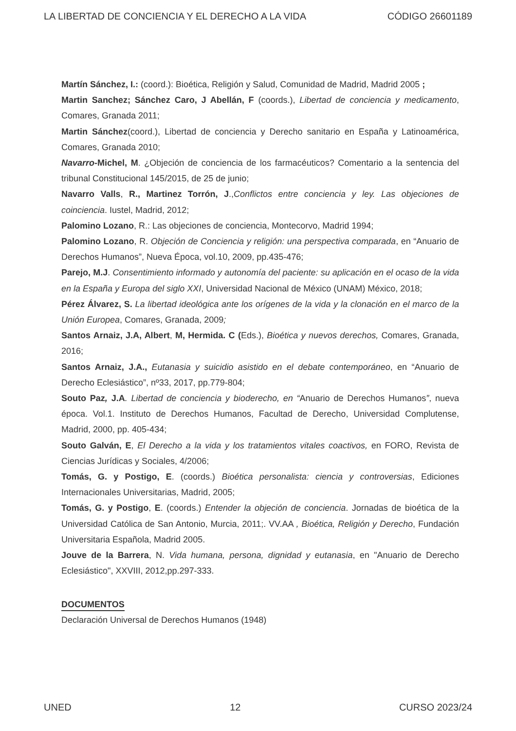LA LIBERTAD DE CONCIENCIA Y EL DERECHO A LA VIDA CÓDIGO 26601189
Martín Sánchez, I.: (coord.): Bioética, Religión y Salud, Comunidad de Madrid, Madrid 2005 ;
Martin Sanchez; Sánchez Caro, J Abellán, F (coords.), Libertad de conciencia y medicamento, Comares, Granada 2011;
Martin Sánchez(coord.), Libertad de conciencia y Derecho sanitario en España y Latinoamérica, Comares, Granada 2010;
Navarro-Michel, M. ¿Objeción de conciencia de los farmacéuticos? Comentario a la sentencia del tribunal Constitucional 145/2015, de 25 de junio;
Navarro Valls, R., Martinez Torrón, J.,Conflictos entre conciencia y ley. Las objeciones de coinciencia. Iustel, Madrid, 2012;
Palomino Lozano, R.: Las objeciones de conciencia, Montecorvo, Madrid 1994;
Palomino Lozano, R. Objeción de Conciencia y religión: una perspectiva comparada, en “Anuario de Derechos Humanos”, Nueva Época, vol.10, 2009, pp.435-476;
Parejo, M.J. Consentimiento informado y autonomía del paciente: su aplicación en el ocaso de la vida en la España y Europa del siglo XXI, Universidad Nacional de México (UNAM) México, 2018;
Pérez Álvarez, S. La libertad ideológica ante los orígenes de la vida y la clonación en el marco de la Unión Europea, Comares, Granada, 2009;
Santos Arnaiz, J.A, Albert, M, Hermida. C (Eds.), Bioética y nuevos derechos, Comares, Granada, 2016;
Santos Arnaiz, J.A., Eutanasia y suicidio asistido en el debate contemporáneo, en “Anuario de Derecho Eclesiástico”, nº33, 2017, pp.779-804;
Souto Paz, J.A. Libertad de conciencia y bioderecho, en “Anuario de Derechos Humanos”, nueva época. Vol.1. Instituto de Derechos Humanos, Facultad de Derecho, Universidad Complutense, Madrid, 2000, pp. 405-434;
Souto Galván, E, El Derecho a la vida y los tratamientos vitales coactivos, en FORO, Revista de Ciencias Jurídicas y Sociales, 4/2006;
Tomás, G. y Postigo, E. (coords.) Bioética personalista: ciencia y controversias, Ediciones Internacionales Universitarias, Madrid, 2005;
Tomás, G. y Postigo, E. (coords.) Entender la objeción de conciencia. Jornadas de bioética de la Universidad Católica de San Antonio, Murcia, 2011;. VV.AA , Bioética, Religión y Derecho, Fundación Universitaria Española, Madrid 2005.
Jouve de la Barrera, N. Vida humana, persona, dignidad y eutanasia, en "Anuario de Derecho Eclesiástico", XXVIII, 2012,pp.297-333.
DOCUMENTOS
Declaración Universal de Derechos Humanos (1948)
UNED 12 CURSO 2023/24